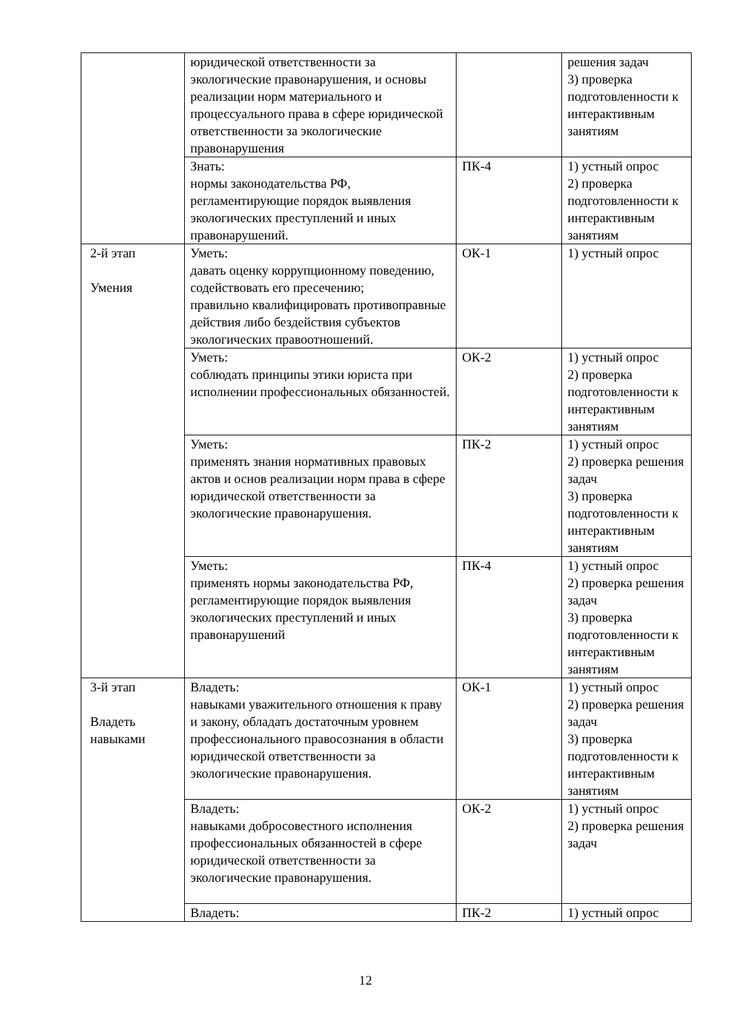| | юридической ответственности за экологические правонарушения, и основы реализации норм материального и процессуального права в сфере юридической ответственности за экологические правонарушения | | решения задач 3) проверка подготовленности к интерактивным занятиям |
| | Знать: нормы законодательства РФ, регламентирующие порядок выявления экологических преступлений и иных правонарушений. | ПК-4 | 1) устный опрос 2) проверка подготовленности к интерактивным занятиям |
| 2-й этап Умения | Уметь: давать оценку коррупционному поведению, содействовать его пресечению; правильно квалифицировать противоправные действия либо бездействия субъектов экологических правоотношений. | ОК-1 | 1) устный опрос |
| | Уметь: соблюдать принципы этики юриста при исполнении профессиональных обязанностей. | ОК-2 | 1) устный опрос 2) проверка подготовленности к интерактивным занятиям |
| | Уметь: применять знания нормативных правовых актов и основ реализации норм права в сфере юридической ответственности за экологические правонарушения. | ПК-2 | 1) устный опрос 2) проверка решения задач 3) проверка подготовленности к интерактивным занятиям |
| | Уметь: применять нормы законодательства РФ, регламентирующие порядок выявления экологических преступлений и иных правонарушений | ПК-4 | 1) устный опрос 2) проверка решения задач 3) проверка подготовленности к интерактивным занятиям |
| 3-й этап Владеть навыками | Владеть: навыками уважительного отношения к праву и закону, обладать достаточным уровнем профессионального правосознания в области юридической ответственности за экологические правонарушения. | ОК-1 | 1) устный опрос 2) проверка решения задач 3) проверка подготовленности к интерактивным занятиям |
| | Владеть: навыками добросовестного исполнения профессиональных обязанностей в сфере юридической ответственности за экологические правонарушения. | ОК-2 | 1) устный опрос 2) проверка решения задач |
| | Владеть: | ПК-2 | 1) устный опрос |
12